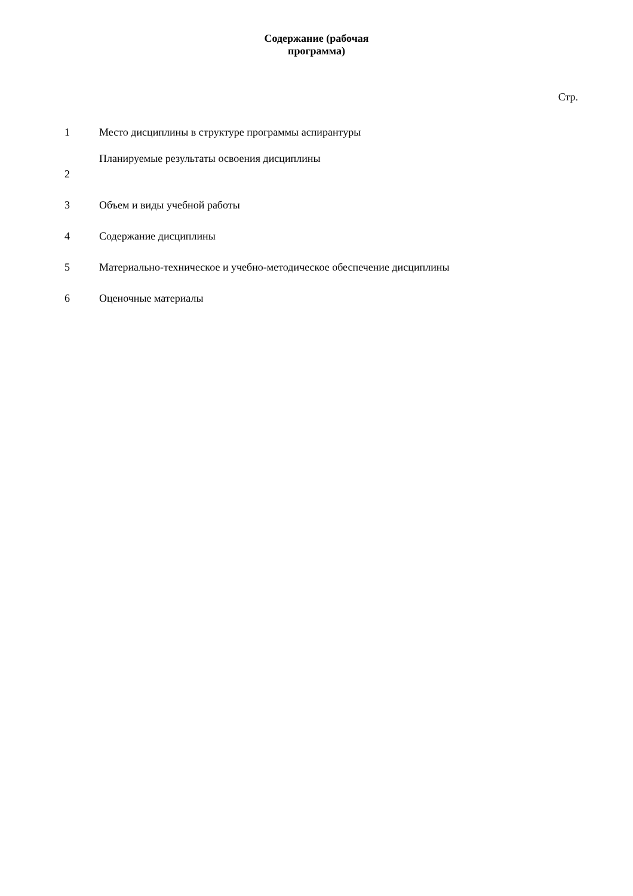Содержание (рабочая
программа)
Стр.
| 1 | Место дисциплины в структуре программы аспирантуры |
| 2 | Планируемые результаты освоения дисциплины |
| 3 | Объем и виды учебной работы |
| 4 | Содержание дисциплины |
| 5 | Материально-техническое и учебно-методическое обеспечение дисциплины |
| 6 | Оценочные материалы |